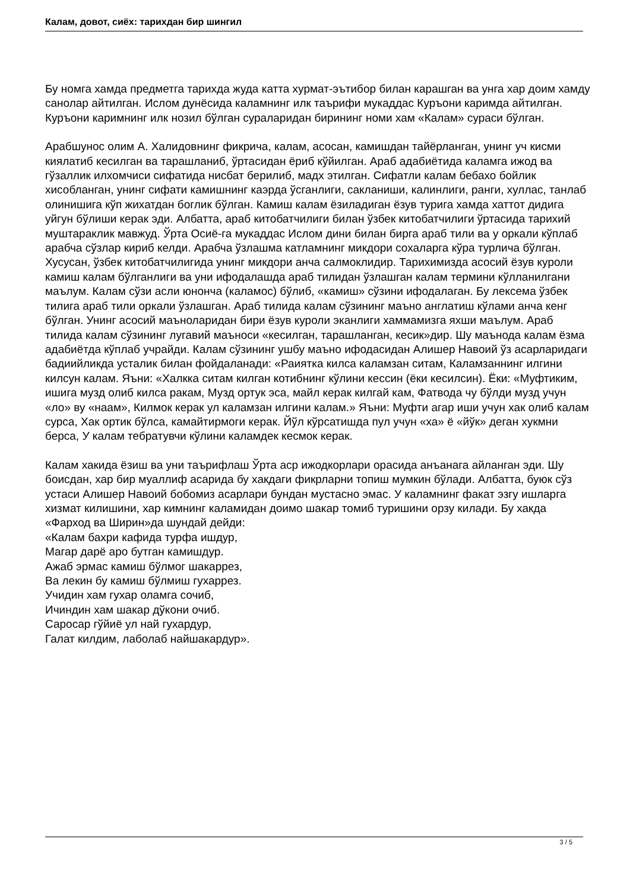Калам, довот, сиёх: тарихдан бир шингил
Бу номга хамда предметга тарихда жуда катта хурмат-эътибор билан карашган ва унга хар доим хамду санолар айтилган. Ислом дунёсида каламнинг илк таърифи мукаддас Куръони каримда айтилган. Куръони каримнинг илк нозил бўлган сураларидан бирининг номи хам «Калам» сураси бўлган.
Арабшунос олим А. Халидовнинг фикрича, калам, асосан, камишдан тайёрланган, унинг уч кисми киялатиб кесилган ва тарашланиб, ўртасидан ёриб кўйилган. Араб адабиётида каламга ижод ва гўзаллик илхомчиси сифатида нисбат берилиб, мадх этилган. Сифатли калам бебахо бойлик хисобланган, унинг сифати камишнинг каэрда ўсганлиги, сакланиши, калинлиги, ранги, хуллас, танлаб олинишига кўп жихатдан боглик бўлган. Камиш калам ёзиладиган ёзув турига хамда хаттот дидига уйгун бўлиши керак эди. Албатта, араб китобатчилиги билан ўзбек китобатчилиги ўртасида тарихий муштараклик мавжуд. Ўрта Осиё-га мукаддас Ислом дини билан бирга араб тили ва у оркали кўплаб арабча сўзлар кириб келди. Арабча ўзлашма катламнинг микдори сохаларга кўра турлича бўлган. Хусусан, ўзбек китобатчилигида унинг микдори анча салмоклидир. Тарихимизда асосий ёзув куроли камиш калам бўлганлиги ва уни ифодалашда араб тилидан ўзлашган калам термини кўлланилгани маълум. Калам сўзи асли юнонча (каламос) бўлиб, «камиш» сўзини ифодалаган. Бу лексема ўзбек тилига араб тили оркали ўзлашган. Араб тилида калам сўзининг маъно англатиш кўлами анча кенг бўлган. Унинг асосий маъноларидан бири ёзув куроли эканлиги хаммамизга яхши маълум. Араб тилида калам сўзининг лугавий маъноси «кесилган, тарашланган, кесик»дир. Шу маънода калам ёзма адабиётда кўплаб учрайди. Калам сўзининг ушбу маъно ифодасидан Алишер Навоий ўз асарларидаги бадиийликда усталик билан фойдаланади: «Раиятка килса каламзан ситам, Каламзаннинг илгини килсун калам. Яъни: «Халкка ситам килган котибнинг кўлини кессин (ёки кесилсин). Ёки: «Муфтиким, ишига музд олиб килса ракам, Музд ортук эса, майл керак килгай кам, Фатвода чу бўлди музд учун «ло» ву «наам», Килмок керак ул каламзан илгини калам.» Яъни: Муфти агар иши учун хак олиб калам сурса, Хак ортик бўлса, камайтирмоги керак. Йўл кўрсатишда пул учун «ха» ё «йўк» деган хукмни берса, У калам тебратувчи кўлини каламдек кесмок керак.
Калам хакида ёзиш ва уни таърифлаш Ўрта аср ижодкорлари орасида анъанага айланган эди. Шу боисдан, хар бир муаллиф асарида бу хакдаги фикрларни топиш мумкин бўлади. Албатта, буюк сўз устаси Алишер Навоий бобомиз асарлари бундан мустасно эмас. У каламнинг факат эзгу ишларга хизмат килишини, хар кимнинг каламидан доимо шакар томиб туришини орзу килади. Бу хакда «Фарход ва Ширин»да шундай дейди:
«Калам бахри кафида турфа ишдур,
Магар дарё аро бутган камишдур.
Ажаб эрмас камиш бўлмог шакаррез,
Ва лекин бу камиш бўлмиш гухаррез.
Учидин хам гухар оламга сочиб,
Ичиндин хам шакар дўкони очиб.
Саросар гўйиё ул най гухардур,
Галат килдим, лаболаб найшакардур».
3 / 5